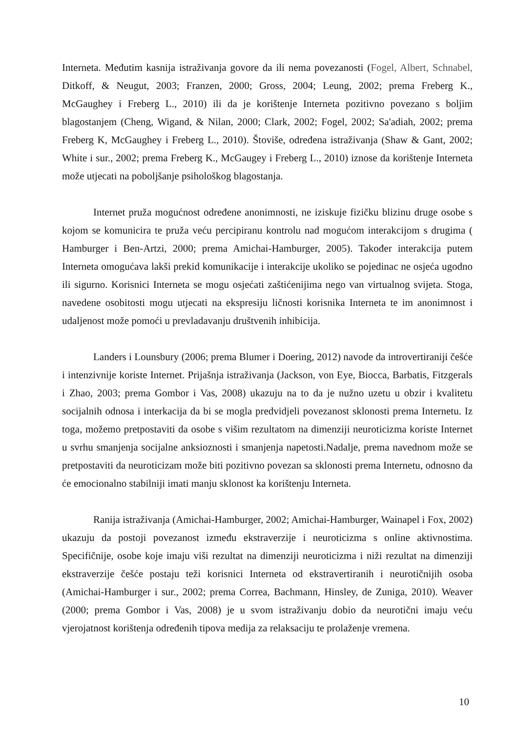Interneta. Međutim kasnija istraživanja govore da ili nema povezanosti (Fogel, Albert, Schnabel, Ditkoff, & Neugut, 2003; Franzen, 2000; Gross, 2004; Leung, 2002; prema Freberg K., McGaughey i Freberg L., 2010) ili da je korištenje Interneta pozitivno povezano s boljim blagostanjem (Cheng, Wigand, & Nilan, 2000; Clark, 2002; Fogel, 2002; Sa'adiah, 2002; prema Freberg K, McGaughey i Freberg L., 2010). Štoviše, određena istraživanja (Shaw & Gant, 2002; White i sur., 2002; prema Freberg K., McGaugey i Freberg L., 2010) iznose da korištenje Interneta može utjecati na poboljšanje psihološkog blagostanja.
Internet pruža mogućnost određene anonimnosti, ne iziskuje fizičku blizinu druge osobe s kojom se komunicira te pruža veću percipiranu kontrolu nad mogućom interakcijom s drugima ( Hamburger i Ben-Artzi, 2000; prema Amichai-Hamburger, 2005). Također interakcija putem Interneta omogućava lakši prekid komunikacije i interakcije ukoliko se pojedinac ne osjeća ugodno ili sigurno. Korisnici Interneta se mogu osjećati zaštićenijima nego van virtualnog svijeta. Stoga, navedene osobitosti mogu utjecati na ekspresiju ličnosti korisnika Interneta te im anonimnost i udaljenost može pomoći u prevladavanju društvenih inhibicija.
Landers i Lounsbury (2006; prema Blumer i Doering, 2012) navode da introvertiraniji češće i intenzivnije koriste Internet. Prijašnja istraživanja (Jackson, von Eye, Biocca, Barbatis, Fitzgerals i Zhao, 2003; prema Gombor i Vas, 2008) ukazuju na to da je nužno uzetu u obzir i kvalitetu socijalnih odnosa i interkacija da bi se mogla predvidjeli povezanost sklonosti prema Internetu. Iz toga, možemo pretpostaviti da osobe s višim rezultatom na dimenziji neuroticizma koriste Internet u svrhu smanjenja socijalne anksioznosti i smanjenja napetosti.Nadalje, prema navednom može se pretpostaviti da neuroticizam može biti pozitivno povezan sa sklonosti prema Internetu, odnosno da će emocionalno stabilniji imati manju sklonost ka korištenju Interneta.
Ranija istraživanja (Amichai-Hamburger, 2002; Amichai-Hamburger, Wainapel i Fox, 2002) ukazuju da postoji povezanost između ekstraverzije i neuroticizma s online aktivnostima. Specifičnije, osobe koje imaju viši rezultat na dimenziji neuroticizma i niži rezultat na dimenziji ekstraverzije češće postaju teži korisnici Interneta od ekstravertiranih i neurotičnijih osoba (Amichai-Hamburger i sur., 2002; prema Correa, Bachmann, Hinsley, de Zuniga, 2010). Weaver (2000; prema Gombor i Vas, 2008) je u svom istraživanju dobio da neurotični imaju veću vjerojatnost korištenja određenih tipova medija za relaksaciju te prolaženje vremena.
10